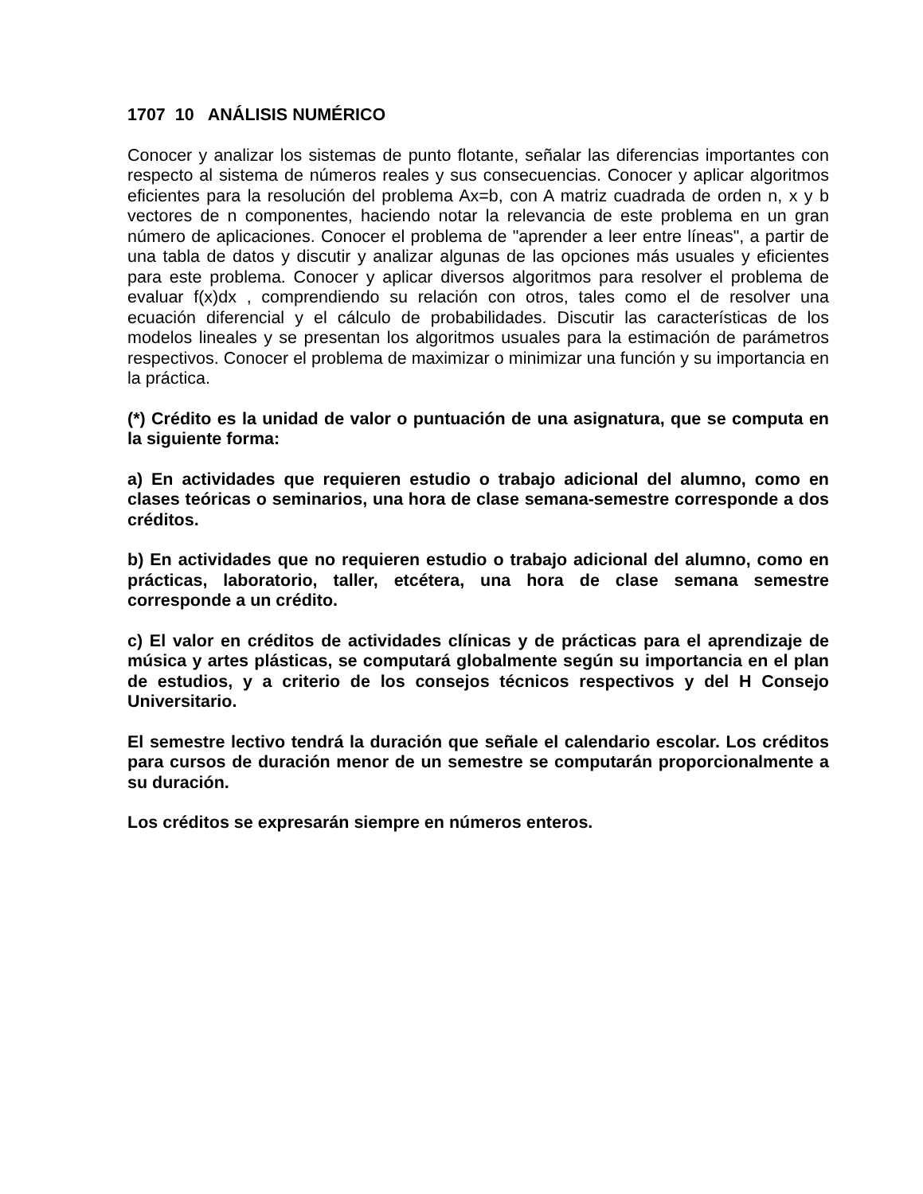1707 10 ANÁLISIS NUMÉRICO
Conocer y analizar los sistemas de punto flotante, señalar las diferencias importantes con respecto al sistema de números reales y sus consecuencias. Conocer y aplicar algoritmos eficientes para la resolución del problema Ax=b, con A matriz cuadrada de orden n, x y b vectores de n componentes, haciendo notar la relevancia de este problema en un gran número de aplicaciones. Conocer el problema de "aprender a leer entre líneas", a partir de una tabla de datos y discutir y analizar algunas de las opciones más usuales y eficientes para este problema. Conocer y aplicar diversos algoritmos para resolver el problema de evaluar f(x)dx , comprendiendo su relación con otros, tales como el de resolver una ecuación diferencial y el cálculo de probabilidades. Discutir las características de los modelos lineales y se presentan los algoritmos usuales para la estimación de parámetros respectivos. Conocer el problema de maximizar o minimizar una función y su importancia en la práctica.
(*) Crédito es la unidad de valor o puntuación de una asignatura, que se computa en la siguiente forma:
a) En actividades que requieren estudio o trabajo adicional del alumno, como en clases teóricas o seminarios, una hora de clase semana-semestre corresponde a dos créditos.
b) En actividades que no requieren estudio o trabajo adicional del alumno, como en prácticas, laboratorio, taller, etcétera, una hora de clase semana semestre corresponde a un crédito.
c) El valor en créditos de actividades clínicas y de prácticas para el aprendizaje de música y artes plásticas, se computará globalmente según su importancia en el plan de estudios, y a criterio de los consejos técnicos respectivos y del H Consejo Universitario.
El semestre lectivo tendrá la duración que señale el calendario escolar. Los créditos para cursos de duración menor de un semestre se computarán proporcionalmente a su duración.
Los créditos se expresarán siempre en números enteros.